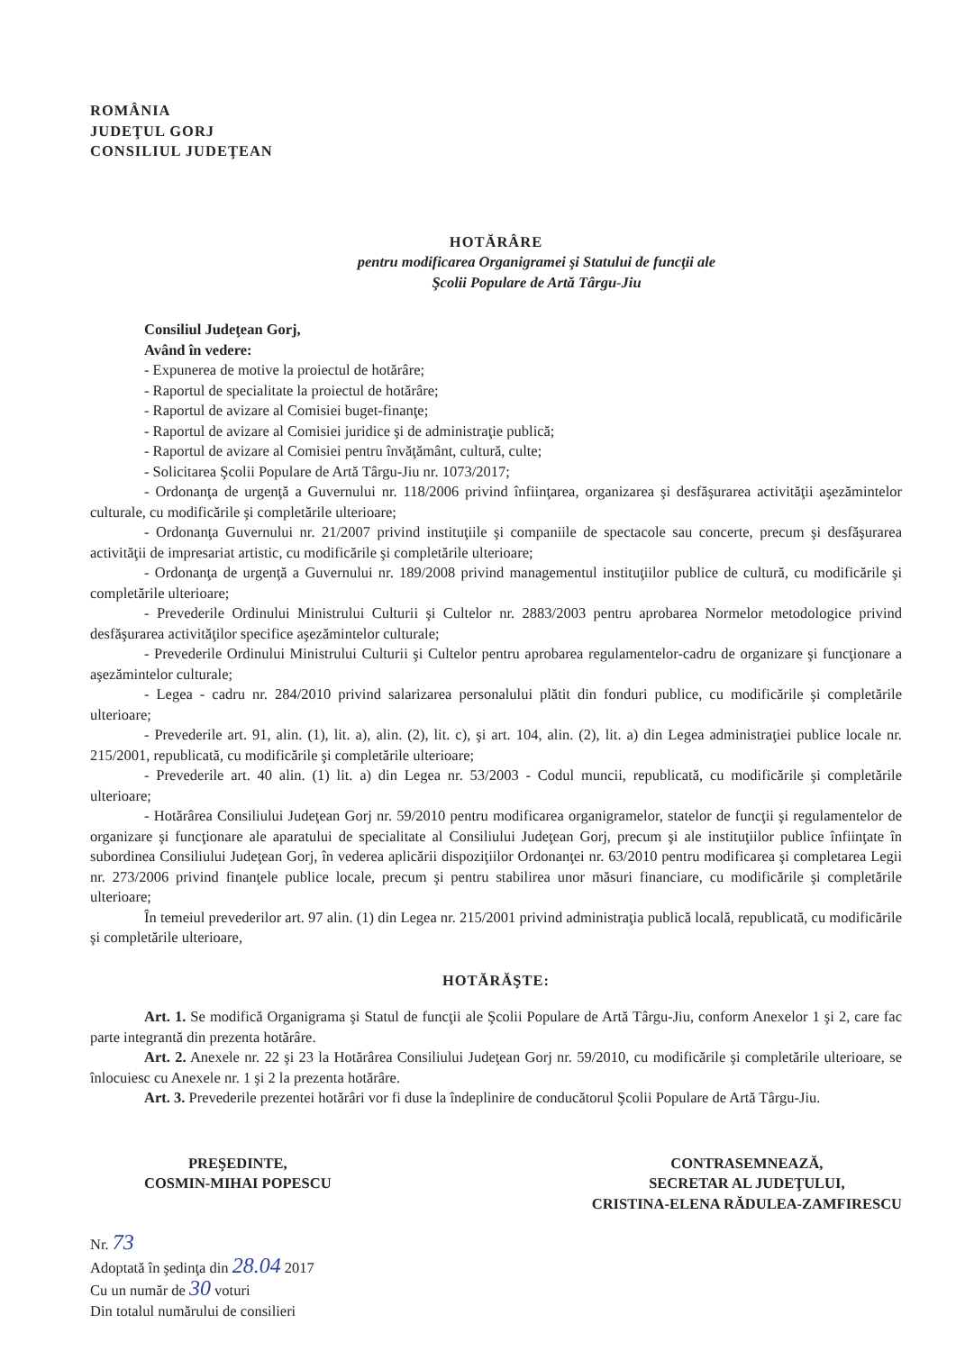ROMÂNIA
JUDEŢUL GORJ
CONSILIUL JUDEŢEAN
HOTĂRÂRE
pentru modificarea Organigramei şi Statului de funcţii ale
Şcolii Populare de Artă Târgu-Jiu
Consiliul Judeţean Gorj,
Având în vedere:
- Expunerea de motive la proiectul de hotărâre;
- Raportul de specialitate la proiectul de hotărâre;
- Raportul de avizare al Comisiei buget-finanţe;
- Raportul de avizare al Comisiei juridice şi de administraţie publică;
- Raportul de avizare al Comisiei pentru învăţământ, cultură, culte;
- Solicitarea Şcolii Populare de Artă Târgu-Jiu nr. 1073/2017;
- Ordonanţa de urgenţă a Guvernului nr. 118/2006 privind înfiinţarea, organizarea şi desfăşurarea activităţii aşezămintelor culturale, cu modificările şi completările ulterioare;
- Ordonanţa Guvernului nr. 21/2007 privind instituţiile şi companiile de spectacole sau concerte, precum şi desfăşurarea activităţii de impresariat artistic, cu modificările şi completările ulterioare;
- Ordonanţa de urgenţă a Guvernului nr. 189/2008 privind managementul instituţiilor publice de cultură, cu modificările şi completările ulterioare;
- Prevederile Ordinului Ministrului Culturii şi Cultelor nr. 2883/2003 pentru aprobarea Normelor metodologice privind desfăşurarea activităţilor specifice aşezămintelor culturale;
- Prevederile Ordinului Ministrului Culturii şi Cultelor pentru aprobarea regulamentelor-cadru de organizare şi funcţionare a aşezămintelor culturale;
- Legea - cadru nr. 284/2010 privind salarizarea personalului plătit din fonduri publice, cu modificările şi completările ulterioare;
- Prevederile art. 91, alin. (1), lit. a), alin. (2), lit. c), şi art. 104, alin. (2), lit. a) din Legea administraţiei publice locale nr. 215/2001, republicată, cu modificările şi completările ulterioare;
- Prevederile art. 40 alin. (1) lit. a) din Legea nr. 53/2003 - Codul muncii, republicată, cu modificările şi completările ulterioare;
- Hotărârea Consiliului Judeţean Gorj nr. 59/2010 pentru modificarea organigramelor, statelor de funcţii şi regulamentelor de organizare şi funcţionare ale aparatului de specialitate al Consiliului Judeţean Gorj, precum şi ale instituţiilor publice înfiinţate în subordinea Consiliului Judeţean Gorj, în vederea aplicării dispoziţiilor Ordonanţei nr. 63/2010 pentru modificarea şi completarea Legii nr. 273/2006 privind finanţele publice locale, precum şi pentru stabilirea unor măsuri financiare, cu modificările şi completările ulterioare;
În temeiul prevederilor art. 97 alin. (1) din Legea nr. 215/2001 privind administraţia publică locală, republicată, cu modificările şi completările ulterioare,
HOTĂRĂŞTE:
Art. 1. Se modifică Organigrama şi Statul de funcţii ale Şcolii Populare de Artă Târgu-Jiu, conform Anexelor 1 şi 2, care fac parte integrantă din prezenta hotărâre.
Art. 2. Anexele nr. 22 şi 23 la Hotărârea Consiliului Judeţean Gorj nr. 59/2010, cu modificările şi completările ulterioare, se înlocuiesc cu Anexele nr. 1 şi 2 la prezenta hotărâre.
Art. 3. Prevederile prezentei hotărâri vor fi duse la îndeplinire de conducătorul Şcolii Populare de Artă Târgu-Jiu.
PREŞEDINTE,
COSMIN-MIHAI POPESCU
CONTRASEMNEAZĂ,
SECRETAR AL JUDEŢULUI,
CRISTINA-ELENA RĂDULEA-ZAMFIRESCU
Nr. 73
Adoptată în şedinţa din 28.04 2017
Cu un număr de 30 voturi
Din totalul numărului de consilieri